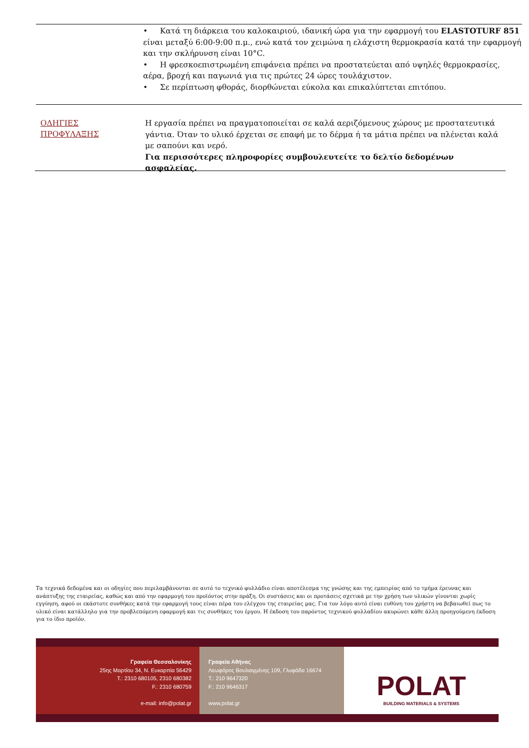• Κατά τη διάρκεια του καλοκαιριού, ιδανική ώρα για την εφαρμογή του ELASTOTURF 851 είναι μεταξύ 6:00-9:00 π.μ., ενώ κατά τον χειμώνα η ελάχιστη θερμοκρασία κατά την εφαρμογή και την σκλήρυνση είναι 10°C.
• Η φρεσκοεπιστρωμένη επιφάνεια πρέπει να προστατεύεται από υψηλές θερμοκρασίες, αέρα, βροχή και παγωνιά για τις πρώτες 24 ώρες τουλάχιστον.
• Σε περίπτωση φθοράς, διορθώνεται εύκολα και επικαλύπτεται επιτόπου.
ΟΔΗΓΙΕΣ
ΠΡΟΦΥΛΑΞΗΣ
Η εργασία πρέπει να πραγματοποιείται σε καλά αεριζόμενους χώρους με προστατευτικά γάντια. Όταν το υλικό έρχεται σε επαφή με το δέρμα ή τα μάτια πρέπει να πλένεται καλά με σαπούνι και νερό.
Για περισσότερες πληροφορίες συμβουλευτείτε το δελτίο δεδομένων ασφαλείας.
Τα τεχνικά δεδομένα και οι οδηγίες που περιλαμβάνονται σε αυτό το τεχνικό φυλλάδιο είναι αποτέλεσμα της γνώσης και της εμπειρίας από το τμήμα έρευνας και ανάπτυξης της εταιρείας, καθώς και από την εφαρμογή του προϊόντος στην πράξη. Οι συστάσεις και οι προτάσεις σχετικά με την χρήση των υλικών γίνονται χωρίς εγγύηση, αφού οι εκάστοτε συνθήκες κατά την εφαρμογή τους είναι πέρα του ελέγχου της εταιρείας μας. Για τον λόγο αυτό είναι ευθύνη του χρήστη να βεβαιωθεί πως το υλικό είναι κατάλληλο για την προβλεπόμενη εφαρμογή και τις συνθήκες του έργου. Η έκδοση του παρόντος τεχνικού φυλλαδίου ακυρώνει κάθε άλλη προηγούμενη έκδοση για το ίδιο προϊόν.
Γραφεία Θεσσαλονίκης
25ης Μαρτίου 34, Ν. Ευκαρπία 56429
T.: 2310 680105, 2310 680382
F.: 2310 680759
e-mail: info@polat.gr
Γραφεία Αθήνας
Λεωφόρος Βουλιαγμένης 109, Γλυφάδα 16674
T.: 210 9647320
F.: 210 9646317
www.polat.gr
POLAT
BUILDING MATERIALS & SYSTEMS